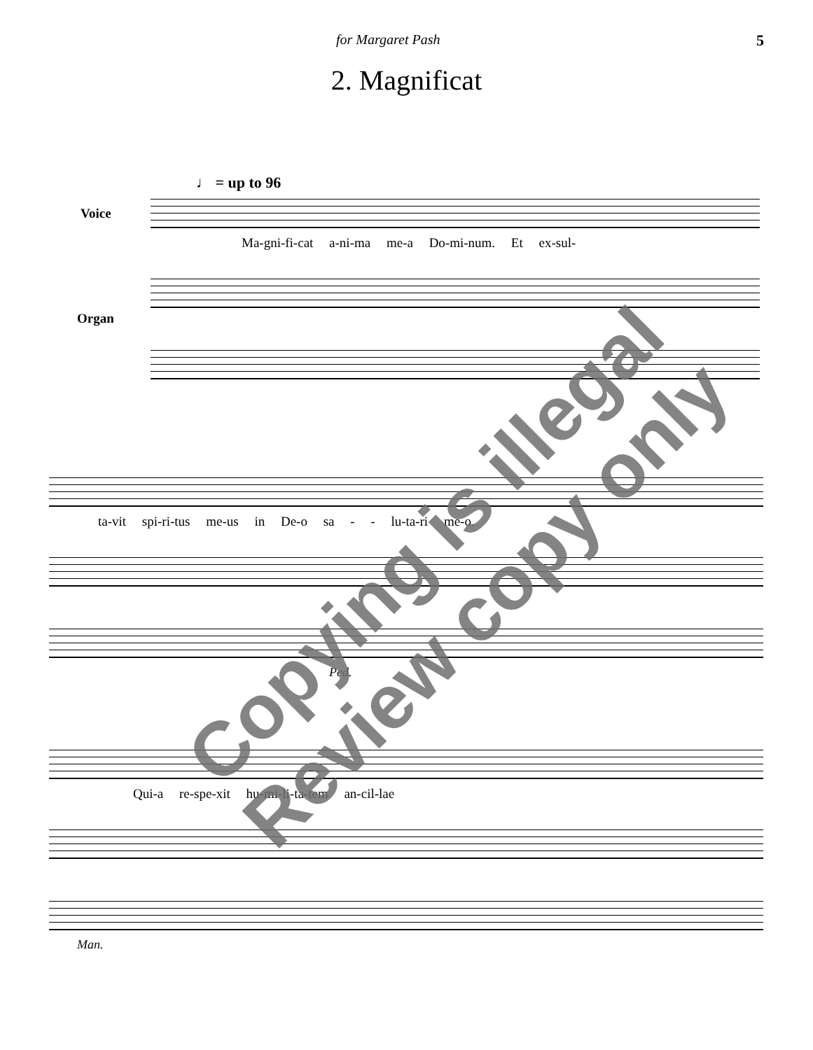for Margaret Pash 5
2. Magnificat
♩ = up to 96
Voice
Ma-gni-fi-cat a-ni-ma me-a Do-mi-num. Et ex-sul-
Organ
ta-vit spi-ri-tus me-us in De-o sa - - lu-ta-ri me-o.
Ped.
Qui-a re-spe-xit hu-mi-li-ta-tem an-cil-lae
Man.
Copying is illegal
Review copy only